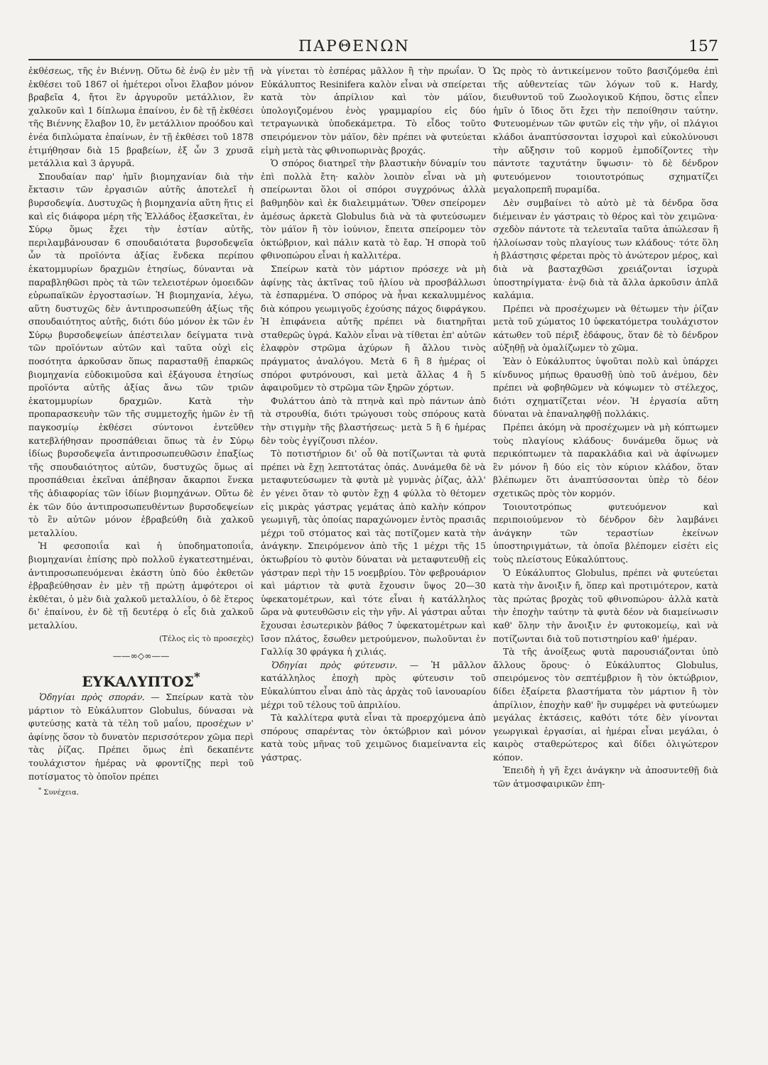ΠΑΡΘΕΝΩΝ 157
ἐκθέσεως, τῆς ἐν Βιέννῃ. Οὕτω δὲ ἐνῷ ἐν μὲν τῇ ἐκθέσει τοῦ 1867 οἱ ἡμέτεροι οἶνοι ἔλαβον μόνον βραβεῖα 4, ἤτοι ἓν ἀργυροῦν μετάλλιον, ἓν χαλκοῦν καὶ 1 δίπλωμα ἐπαίνου, ἐν δὲ τῇ ἐκθέσει τῆς Βιέννης ἔλαβον 10, ἓν μετάλλιον προόδου καὶ ἐνέα διπλώματα ἐπαίνων, ἐν τῇ ἐκθέσει τοῦ 1878 ἐτιμήθησαν διὰ 15 βραβείων, ἐξ ὧν 3 χρυσᾶ μετάλλια καὶ 3 ἀργυρᾶ.
Σπουδαίαν παρ' ἡμῖν βιομηχανίαν διὰ τὴν ἔκτασιν τῶν ἐργασιῶν αὐτῆς ἀποτελεῖ ἡ βυρσοδεψία. Δυστυχῶς ἡ βιομηχανία αὕτη ἥτις εἰ καὶ εἰς διάφορα μέρη τῆς Ἑλλάδος ἐξασκεῖται, ἐν Σύρῳ ὅμως ἔχει τὴν ἑστίαν αὐτῆς, περιλαμβάνουσαν 6 σπουδαιότατα βυρσοδεψεῖα ὧν τὰ προϊόντα ἀξίας ἕνδεκα περίπου ἑκατομμυρίων δραχμῶν ἐτησίως, δύνανται νὰ παραβληθῶσι πρὸς τὰ τῶν τελειοτέρων ὁμοειδῶν εὐρωπαϊκῶν ἐργοστασίων. Ἡ βιομηχανία, λέγω, αὕτη δυστυχῶς δὲν ἀντιπροσωπεύθη ἀξίως τῆς σπουδαιότητος αὐτῆς, διότι δύο μόνον ἐκ τῶν ἐν Σύρῳ βυρσοδεψείων ἀπέστειλαν δείγματα τινὰ τῶν προϊόντων αὐτῶν καὶ ταῦτα οὐχὶ εἰς ποσότητα ἀρκοῦσαν ὅπως παρασταθῇ ἐπαρκῶς βιομηχανία εὐδοκιμοῦσα καὶ ἐξάγουσα ἐτησίως προϊόντα αὐτῆς ἀξίας ἄνω τῶν τριῶν ἑκατομμυρίων δραχμῶν. Κατὰ τὴν προπαρασκευὴν τῶν τῆς συμμετοχῆς ἡμῶν ἐν τῇ παγκοσμίῳ ἐκθέσει σύντονοι ἐντεῦθεν κατεβλήθησαν προσπάθειαι ὅπως τὰ ἐν Σύρῳ ἰδίως βυρσοδεψεῖα ἀντιπροσωπευθῶσιν ἐπαξίως τῆς σπουδαιότητος αὐτῶν, δυστυχῶς ὅμως αἱ προσπάθειαι ἐκεῖναι ἀπέβησαν ἄκαρποι ἕνεκα τῆς ἀδιαφορίας τῶν ἰδίων βιομηχάνων. Οὕτω δὲ ἐκ τῶν δύο ἀντιπροσωπευθέντων βυρσοδεψείων τὸ ἓν αὐτῶν μόνον ἐβραβεύθη διὰ χαλκοῦ μεταλλίου.
Ἡ φεσοποιΐα καὶ ἡ ὑποδηματοποιΐα, βιομηχανίαι ἐπίσης πρὸ πολλοῦ ἐγκατεστημέναι, ἀντιπροσωπευόμεναι ἑκάστη ὑπὸ δύο ἐκθετῶν ἐβραβεύθησαν ἐν μὲν τῇ πρώτῃ ἀμφότεροι οἱ ἐκθέται, ὁ μὲν διὰ χαλκοῦ μεταλλίου, ὁ δὲ ἕτερος δι' ἐπαίνου, ἐν δὲ τῇ δευτέρᾳ ὁ εἷς διὰ χαλκοῦ μεταλλίου.
(Τέλος εἰς τὸ προσεχὲς)
——∞◇∞——
ΕΥΚΑΛΥΠΤΟΣ<sup>*</sup>
Ὁδηγίαι πρὸς σποράν. — Σπείρων κατὰ τὸν μάρτιον τὸ Εὐκάλυπτον Globulus, δύνασαι νὰ φυτεύσῃς κατὰ τὰ τέλη τοῦ μαΐου, προσέχων ν' ἀφίνῃς ὅσον τὸ δυνατὸν περισσότερον χῶμα περὶ τὰς ῥίζας. Πρέπει ὅμως ἐπὶ δεκαπέντε τουλάχιστον ἡμέρας νὰ φροντίζῃς περὶ τοῦ ποτίσματος τὸ ὁποῖον πρέπει
<sup>*</sup> Συνέχεια.
νὰ γίνεται τὸ ἑσπέρας μᾶλλον ἢ τὴν πρωΐαν. Ὁ Εὐκάλυπτος Resinifera καλὸν εἶναι νὰ σπείρεται κατὰ τὸν ἀπρίλιον καὶ τὸν μάϊον, ὑπολογιζομένου ἑνὸς γραμμαρίου εἰς δύο τετραγωνικὰ ὑποδεκάμετρα. Τὸ εἶδος τοῦτο σπειρόμενον τὸν μάϊον, δὲν πρέπει νὰ φυτεύεται εἰμὴ μετὰ τὰς φθινοπωρινὰς βροχάς.
Ὁ σπόρος διατηρεῖ τὴν βλαστικὴν δύναμίν του ἐπὶ πολλὰ ἔτη· καλὸν λοιπὸν εἶναι νὰ μὴ σπείρωνται ὅλοι οἱ σπόροι συγχρόνως ἀλλὰ βαθμηδὸν καὶ ἐκ διαλειμμάτων. Ὅθεν σπείρομεν ἀμέσως ἀρκετὰ Globulus διὰ νὰ τὰ φυτεύσωμεν τὸν μάϊον ἢ τὸν ἰούνιον, ἔπειτα σπείρομεν τὸν ὀκτώβριον, καὶ πάλιν κατὰ τὸ ἔαρ. Ἡ σπορὰ τοῦ φθινοπώρου εἶναι ἡ καλλιτέρα.
Σπείρων κατὰ τὸν μάρτιον πρόσεχε νὰ μὴ ἀφίνῃς τὰς ἀκτῖνας τοῦ ἡλίου νὰ προσβάλλωσι τὰ ἐσπαρμένα. Ὁ σπόρος νὰ ἦναι κεκαλυμμένος διὰ κόπρου γεωμιγοῦς ἐχούσης πάχος διφράγκου. Ἡ ἐπιφάνεια αὐτῆς πρέπει νὰ διατηρῆται σταθερῶς ὑγρά. Καλὸν εἶναι νὰ τίθεται ἐπ' αὐτῶν ἐλαφρὸν στρῶμα ἀχύρων ἢ ἄλλου τινὸς πράγματος ἀναλόγου. Μετὰ 6 ἢ 8 ἡμέρας οἱ σπόροι φυτρόνουσι, καὶ μετὰ ἄλλας 4 ἢ 5 ἀφαιροῦμεν τὸ στρῶμα τῶν ξηρῶν χόρτων.
Φυλάττου ἀπὸ τὰ πτηνὰ καὶ πρὸ πάντων ἀπὸ τὰ στρουθία, διότι τρώγουσι τοὺς σπόρους κατὰ τὴν στιγμὴν τῆς βλαστήσεως· μετὰ 5 ἢ 6 ἡμέρας δὲν τοὺς ἐγγίζουσι πλέον.
Τὸ ποτιστήριον δι' οὗ θὰ ποτίζωνται τὰ φυτὰ πρέπει νὰ ἔχῃ λεπτοτάτας ὀπάς. Δυνάμεθα δὲ νὰ μεταφυτεύσωμεν τὰ φυτὰ μὲ γυμνὰς ῥίζας, ἀλλ' ἐν γένει ὅταν τὸ φυτὸν ἔχῃ 4 φύλλα τὸ θέτομεν εἰς μικρὰς γάστρας γεμάτας ἀπὸ καλὴν κόπρον γεωμιγῆ, τὰς ὁποίας παραχώνομεν ἐντὸς πρασιᾶς μέχρι τοῦ στόματος καὶ τὰς ποτίζομεν κατὰ τὴν ἀνάγκην. Σπειρόμενον ἀπὸ τῆς 1 μέχρι τῆς 15 ὀκτωβρίου τὸ φυτὸν δύναται νὰ μεταφυτευθῇ εἰς γάστραν περὶ τὴν 15 νοεμβρίου. Τὸν φεβρουάριον καὶ μάρτιον τὰ φυτὰ ἔχουσιν ὕψος 20—30 ὑφεκατομέτρων, καὶ τότε εἶναι ἡ κατάλληλος ὥρα νὰ φυτευθῶσιν εἰς τὴν γῆν. Αἱ γάστραι αὗται ἔχουσαι ἐσωτερικὸν βάθος 7 ὑφεκατομέτρων καὶ ἴσον πλάτος, ἔσωθεν μετρούμενον, πωλοῦνται ἐν Γαλλίᾳ 30 φράγκα ἡ χιλιάς.
Ὁδηγίαι πρὸς φύτευσιν. — Ἡ μᾶλλον κατάλληλος ἐποχὴ πρὸς φύτευσιν τοῦ Εὐκαλύπτου εἶναι ἀπὸ τὰς ἀρχὰς τοῦ ἰανουαρίου μέχρι τοῦ τέλους τοῦ ἀπριλίου.
Τὰ καλλίτερα φυτὰ εἶναι τὰ προερχόμενα ἀπὸ σπόρους σπαρέντας τὸν ὀκτώβριον καὶ μόνον κατὰ τοὺς μῆνας τοῦ χειμῶνος διαμείναντα εἰς γάστρας.
Ὡς πρὸς τὸ ἀντικείμενον τοῦτο βασιζόμεθα ἐπὶ τῆς αὐθεντείας τῶν λόγων τοῦ κ. Hardy, διευθυντοῦ τοῦ Ζωολογικοῦ Κήπου, ὅστις εἶπεν ἡμῖν ὁ ἴδιος ὅτι ἔχει τὴν πεποίθησιν ταύτην. Φυτευομένων τῶν φυτῶν εἰς τὴν γῆν, οἱ πλάγιοι κλάδοι ἀναπτύσσονται ἰσχυροὶ καὶ εὐκολύνουσι τὴν αὔξησιν τοῦ κορμοῦ ἐμποδίζοντες τὴν πάντοτε ταχυτάτην ὕψωσιν· τὸ δὲ δένδρον φυτευόμενον τοιουτοτρόπως σχηματίζει μεγαλοπρεπῆ πυραμίδα.
Δὲν συμβαίνει τὸ αὐτὸ μὲ τὰ δένδρα ὅσα διέμειναν ἐν γάστραις τὸ θέρος καὶ τὸν χειμῶνα· σχεδὸν πάντοτε τὰ τελευταῖα ταῦτα ἀπώλεσαν ἢ ἠλλοίωσαν τοὺς πλαγίους των κλάδους· τότε ὅλη ἡ βλάστησις φέρεται πρὸς τὸ ἀνώτερον μέρος, καὶ διὰ νὰ βασταχθῶσι χρειάζονται ἰσχυρὰ ὑποστηρίγματα· ἐνῷ διὰ τὰ ἄλλα ἀρκοῦσιν ἁπλᾶ καλάμια.
Πρέπει νὰ προσέχωμεν νὰ θέτωμεν τὴν ῥίζαν μετὰ τοῦ χώματος 10 ὑφεκατόμετρα τουλάχιστον κάτωθεν τοῦ πέριξ ἐδάφους, ὅταν δὲ τὸ δένδρον αὐξηθῇ νὰ ὁμαλίζωμεν τὸ χῶμα.
Ἐὰν ὁ Εὐκάλυπτος ὑψοῦται πολὺ καὶ ὑπάρχει κίνδυνος μήπως θραυσθῇ ὑπὸ τοῦ ἀνέμου, δὲν πρέπει νὰ φοβηθῶμεν νὰ κόψωμεν τὸ στέλεχος, διότι σχηματίζεται νέον. Ἡ ἐργασία αὕτη δύναται νὰ ἐπαναληφθῇ πολλάκις.
Πρέπει ἀκόμη νὰ προσέχωμεν νὰ μὴ κόπτωμεν τοὺς πλαγίους κλάδους· δυνάμεθα ὅμως νὰ περικόπτωμεν τὰ παρακλάδια καὶ νὰ ἀφίνωμεν ἓν μόνον ἢ δύο εἰς τὸν κύριον κλάδον, ὅταν βλέπωμεν ὅτι ἀναπτύσσονται ὑπὲρ τὸ δέον σχετικῶς πρὸς τὸν κορμόν.
Τοιουτοτρόπως φυτευόμενον καὶ περιποιούμενον τὸ δένδρον δὲν λαμβάνει ἀνάγκην τῶν τεραστίων ἐκείνων ὑποστηριγμάτων, τὰ ὁποῖα βλέπομεν εἰσέτι εἰς τοὺς πλείστους Εὐκαλύπτους.
Ὁ Εὐκάλυπτος Globulus, πρέπει νὰ φυτεύεται κατὰ τὴν ἄνοιξιν ἤ, ὅπερ καὶ προτιμότερον, κατὰ τὰς πρώτας βροχὰς τοῦ φθινοπώρου· ἀλλὰ κατὰ τὴν ἐποχὴν ταύτην τὰ φυτὰ δέον νὰ διαμείνωσιν καθ' ὅλην τὴν ἄνοιξιν ἐν φυτοκομείῳ, καὶ νὰ ποτίζωνται διὰ τοῦ ποτιστηρίου καθ' ἡμέραν.
Τὰ τῆς ἀνοίξεως φυτὰ παρουσιάζονται ὑπὸ ἄλλους ὅρους· ὁ Εὐκάλυπτος Globulus, σπειρόμενος τὸν σεπτέμβριον ἢ τὸν ὀκτώβριον, δίδει ἐξαίρετα βλαστήματα τὸν μάρτιον ἢ τὸν ἀπρίλιον, ἐποχὴν καθ' ἣν συμφέρει νὰ φυτεύωμεν μεγάλας ἐκτάσεις, καθότι τότε δὲν γίνονται γεωργικαὶ ἐργασίαι, αἱ ἡμέραι εἶναι μεγάλαι, ὁ καιρὸς σταθερώτερος καὶ δίδει ὀλιγώτερον κόπον.
Ἐπειδὴ ἡ γῆ ἔχει ἀνάγκην νὰ ἀποσυντεθῇ διὰ τῶν ἀτμοσφαιρικῶν ἐπη-